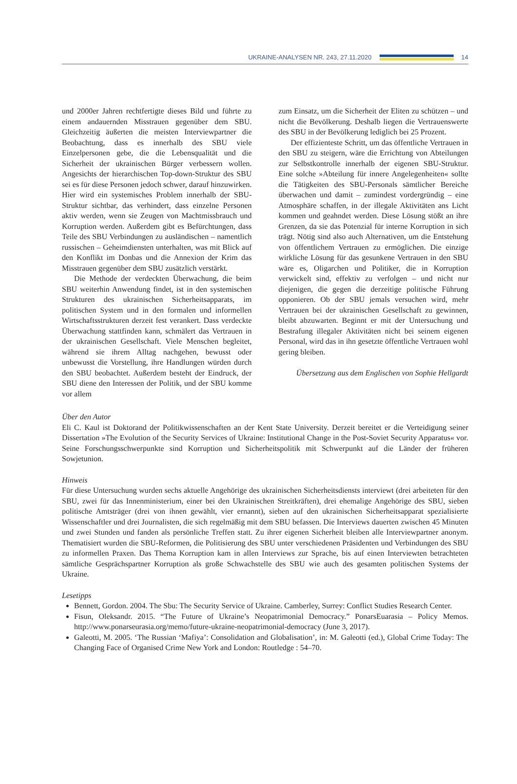UKRAINE-ANALYSEN NR. 243, 27.11.2020
14
und 2000er Jahren rechtfertigte dieses Bild und führte zu einem andauernden Misstrauen gegenüber dem SBU. Gleichzeitig äußerten die meisten Interviewpartner die Beobachtung, dass es innerhalb des SBU viele Einzelpersonen gebe, die die Lebensqualität und die Sicherheit der ukrainischen Bürger verbessern wollen. Angesichts der hierarchischen Top-down-Struktur des SBU sei es für diese Personen jedoch schwer, darauf hinzuwirken. Hier wird ein systemisches Problem innerhalb der SBU-Struktur sichtbar, das verhindert, dass einzelne Personen aktiv werden, wenn sie Zeugen von Machtmissbrauch und Korruption werden. Außerdem gibt es Befürchtungen, dass Teile des SBU Verbindungen zu ausländischen – namentlich russischen – Geheimdiensten unterhalten, was mit Blick auf den Konflikt im Donbas und die Annexion der Krim das Misstrauen gegenüber dem SBU zusätzlich verstärkt.
Die Methode der verdeckten Überwachung, die beim SBU weiterhin Anwendung findet, ist in den systemischen Strukturen des ukrainischen Sicherheitsapparats, im politischen System und in den formalen und informellen Wirtschaftsstrukturen derzeit fest verankert. Dass verdeckte Überwachung stattfinden kann, schmälert das Vertrauen in der ukrainischen Gesellschaft. Viele Menschen begleitet, während sie ihrem Alltag nachgehen, bewusst oder unbewusst die Vorstellung, ihre Handlungen würden durch den SBU beobachtet. Außerdem besteht der Eindruck, der SBU diene den Interessen der Politik, und der SBU komme vor allem
zum Einsatz, um die Sicherheit der Eliten zu schützen – und nicht die Bevölkerung. Deshalb liegen die Vertrauenswerte des SBU in der Bevölkerung lediglich bei 25 Prozent.
Der effizienteste Schritt, um das öffentliche Vertrauen in den SBU zu steigern, wäre die Errichtung von Abteilungen zur Selbstkontrolle innerhalb der eigenen SBU-Struktur. Eine solche »Abteilung für innere Angelegenheiten« sollte die Tätigkeiten des SBU-Personals sämtlicher Bereiche überwachen und damit – zumindest vordergründig – eine Atmosphäre schaffen, in der illegale Aktivitäten ans Licht kommen und geahndet werden. Diese Lösung stößt an ihre Grenzen, da sie das Potenzial für interne Korruption in sich trägt. Nötig sind also auch Alternativen, um die Entstehung von öffentlichem Vertrauen zu ermöglichen. Die einzige wirkliche Lösung für das gesunkene Vertrauen in den SBU wäre es, Oligarchen und Politiker, die in Korruption verwickelt sind, effektiv zu verfolgen – und nicht nur diejenigen, die gegen die derzeitige politische Führung opponieren. Ob der SBU jemals versuchen wird, mehr Vertrauen bei der ukrainischen Gesellschaft zu gewinnen, bleibt abzuwarten. Beginnt er mit der Untersuchung und Bestrafung illegaler Aktivitäten nicht bei seinem eigenen Personal, wird das in ihn gesetzte öffentliche Vertrauen wohl gering bleiben.
Übersetzung aus dem Englischen von Sophie Hellgardt
Über den Autor
Eli C. Kaul ist Doktorand der Politikwissenschaften an der Kent State University. Derzeit bereitet er die Verteidigung seiner Dissertation »The Evolution of the Security Services of Ukraine: Institutional Change in the Post-Soviet Security Apparatus« vor. Seine Forschungsschwerpunkte sind Korruption und Sicherheitspolitik mit Schwerpunkt auf die Länder der früheren Sowjetunion.
Hinweis
Für diese Untersuchung wurden sechs aktuelle Angehörige des ukrainischen Sicherheitsdiensts interviewt (drei arbeiteten für den SBU, zwei für das Innenministerium, einer bei den Ukrainischen Streitkräften), drei ehemalige Angehörige des SBU, sieben politische Amtsträger (drei von ihnen gewählt, vier ernannt), sieben auf den ukrainischen Sicherheitsapparat spezialisierte Wissenschaftler und drei Journalisten, die sich regelmäßig mit dem SBU befassen. Die Interviews dauerten zwischen 45 Minuten und zwei Stunden und fanden als persönliche Treffen statt. Zu ihrer eigenen Sicherheit bleiben alle Interviewpartner anonym. Thematisiert wurden die SBU-Reformen, die Politisierung des SBU unter verschiedenen Präsidenten und Verbindungen des SBU zu informellen Praxen. Das Thema Korruption kam in allen Interviews zur Sprache, bis auf einen Interviewten betrachteten sämtliche Gesprächspartner Korruption als große Schwachstelle des SBU wie auch des gesamten politischen Systems der Ukraine.
Lesetipps
Bennett, Gordon. 2004. The Sbu: The Security Service of Ukraine. Camberley, Surrey: Conflict Studies Research Center.
Fisun, Oleksandr. 2015. “The Future of Ukraine’s Neopatrimonial Democracy.” PonarsEuarasia – Policy Memos. http://www.ponarseurasia.org/memo/future-ukraine-neopatrimonial-democracy (June 3, 2017).
Galeotti, M. 2005. ‘The Russian ‘Mafiya’: Consolidation and Globalisation’, in: M. Galeotti (ed.), Global Crime Today: The Changing Face of Organised Crime New York and London: Routledge : 54–70.